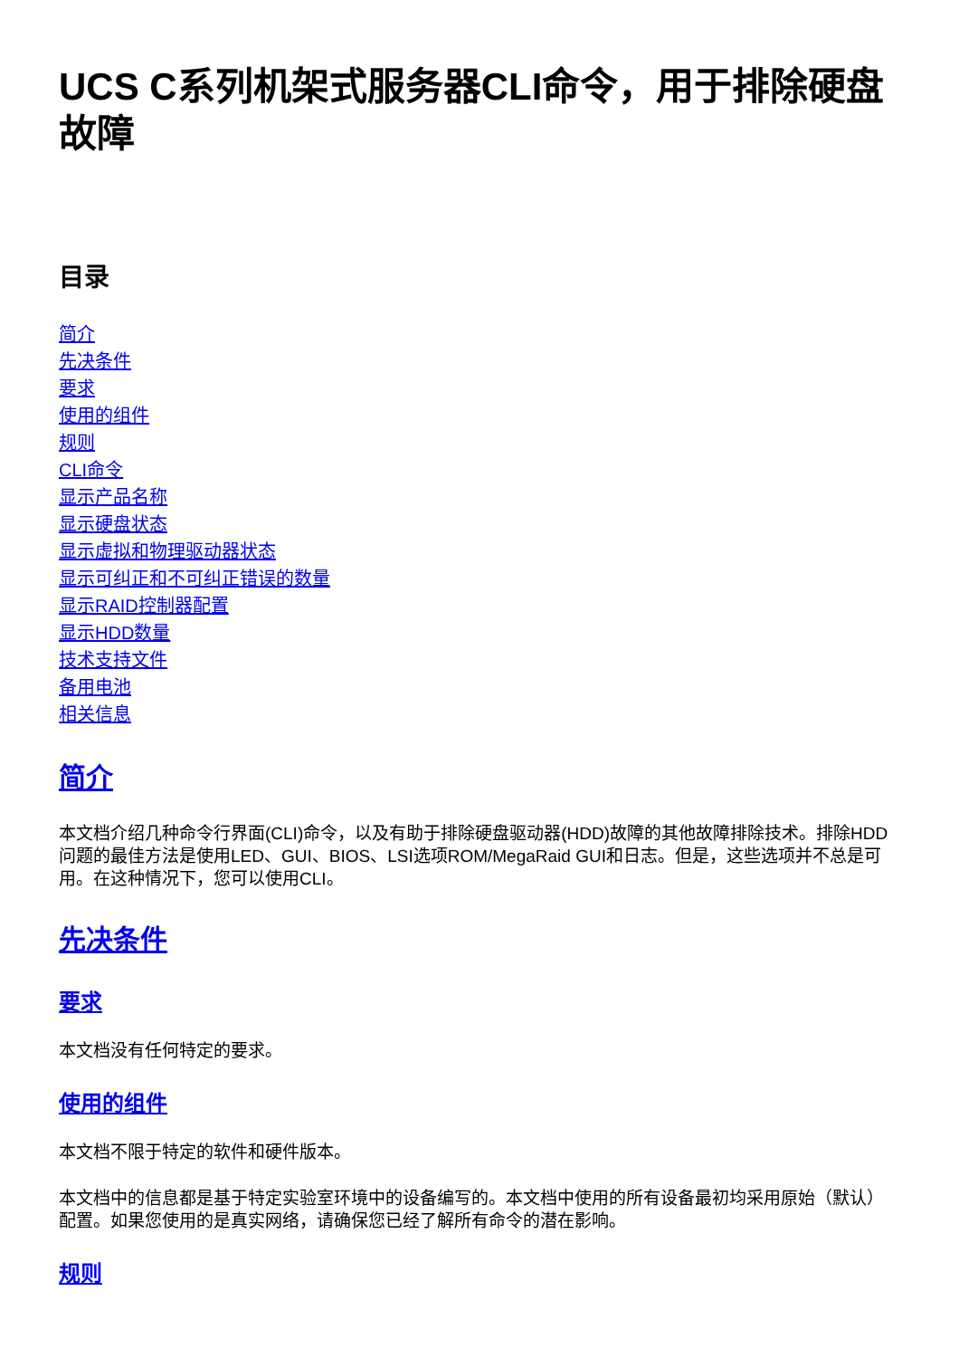UCS C系列机架式服务器CLI命令，用于排除硬盘故障
目录
简介
先决条件
要求
使用的组件
规则
CLI命令
显示产品名称
显示硬盘状态
显示虚拟和物理驱动器状态
显示可纠正和不可纠正错误的数量
显示RAID控制器配置
显示HDD数量
技术支持文件
备用电池
相关信息
简介
本文档介绍几种命令行界面(CLI)命令，以及有助于排除硬盘驱动器(HDD)故障的其他故障排除技术。排除HDD问题的最佳方法是使用LED、GUI、BIOS、LSI选项ROM/MegaRaid GUI和日志。但是，这些选项并不总是可用。在这种情况下，您可以使用CLI。
先决条件
要求
本文档没有任何特定的要求。
使用的组件
本文档不限于特定的软件和硬件版本。
本文档中的信息都是基于特定实验室环境中的设备编写的。本文档中使用的所有设备最初均采用原始（默认）配置。如果您使用的是真实网络，请确保您已经了解所有命令的潜在影响。
规则